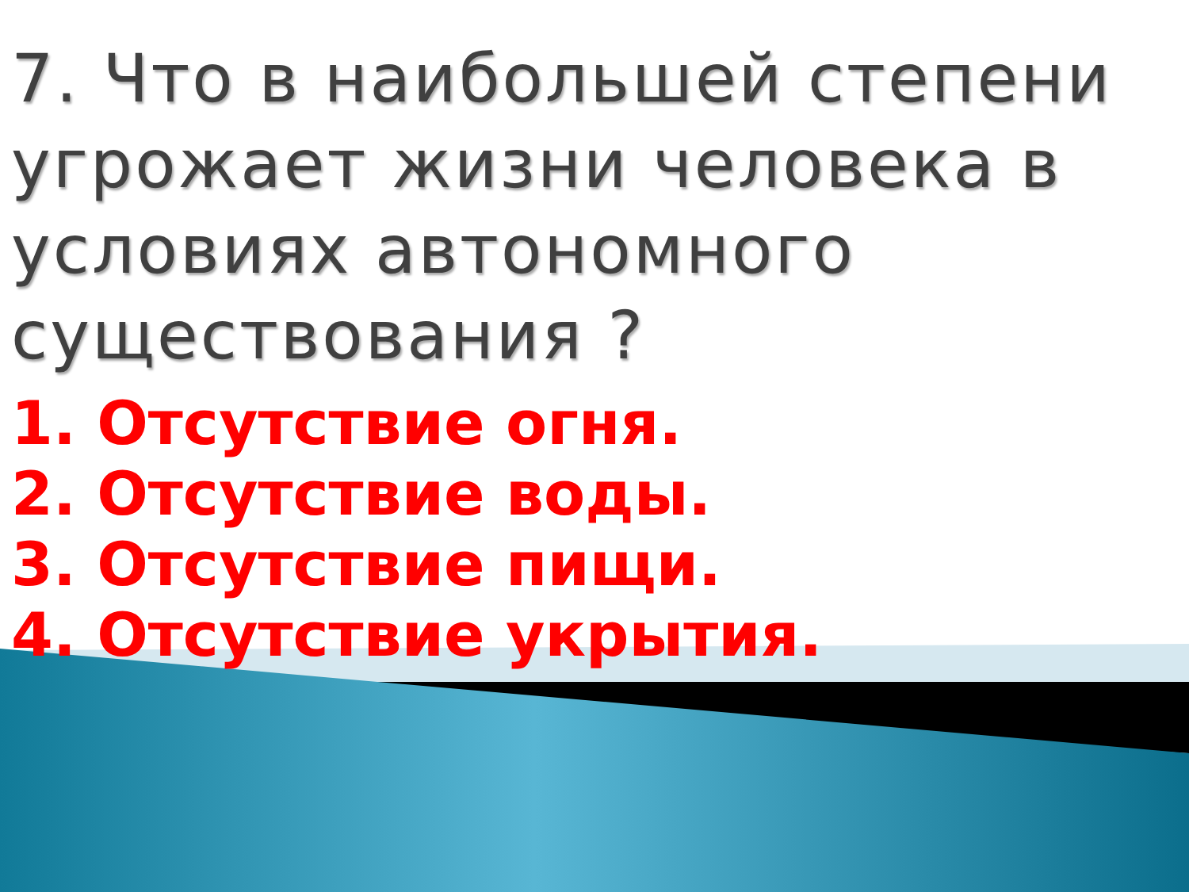7. Что в наибольшей степени угрожает жизни человека в условиях автономного существования ?
1. Отсутствие огня.
2. Отсутствие воды.
3. Отсутствие пищи.
4. Отсутствие укрытия.